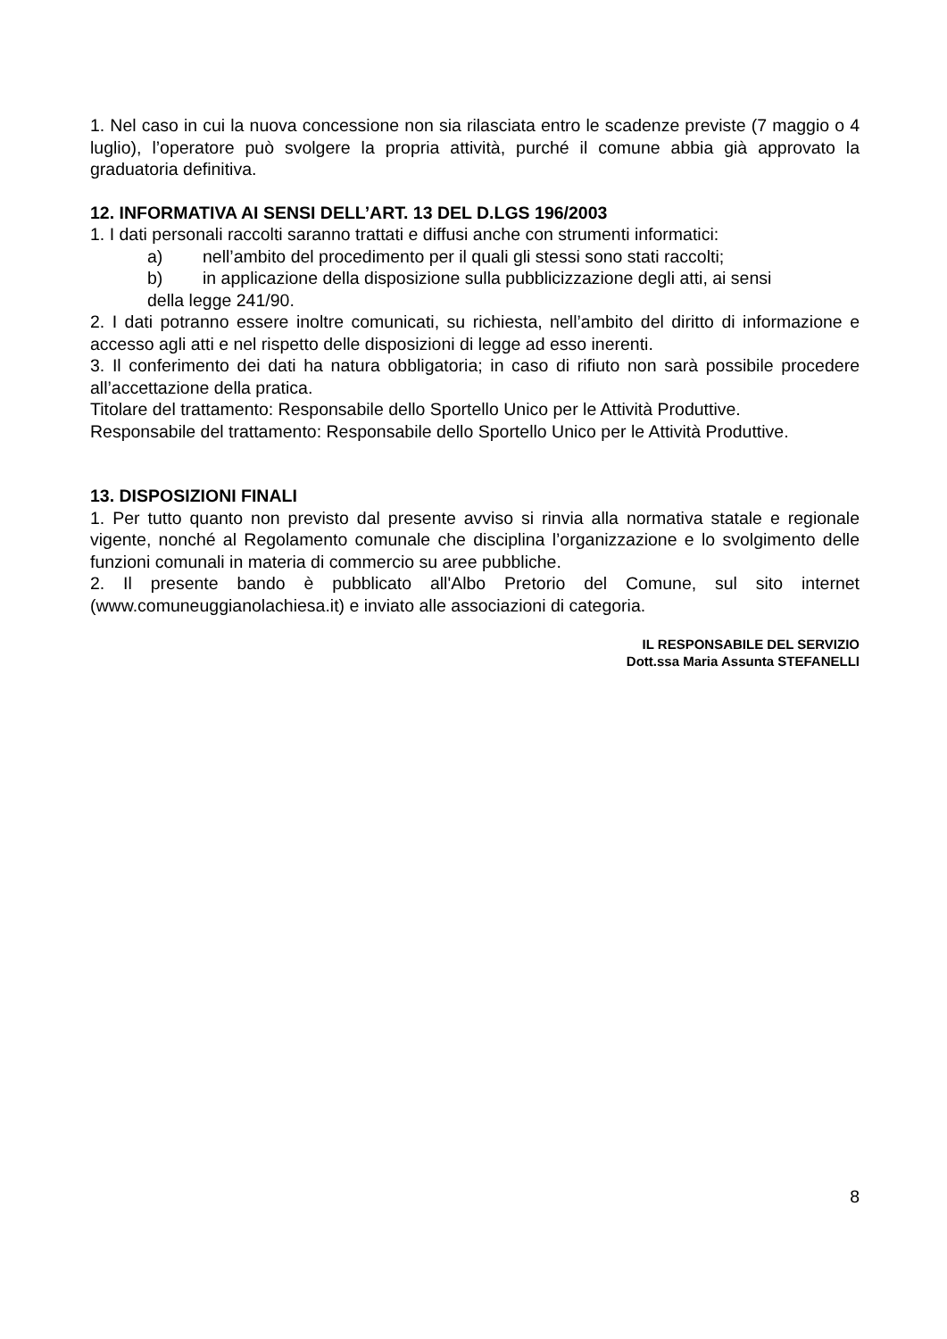1. Nel caso in cui la nuova concessione non sia rilasciata entro le scadenze previste (7 maggio o 4 luglio), l’operatore può svolgere la propria attività, purché il comune abbia già approvato la graduatoria definitiva.
12. INFORMATIVA AI SENSI DELL’ART. 13 DEL D.LGS 196/2003
1. I dati personali raccolti saranno trattati e diffusi anche con strumenti informatici:
a) nell’ambito del procedimento per il quali gli stessi sono stati raccolti;
b) in applicazione della disposizione sulla pubblicizzazione degli atti, ai sensi
della legge 241/90.
2. I dati potranno essere inoltre comunicati, su richiesta, nell’ambito del diritto di informazione e accesso agli atti e nel rispetto delle disposizioni di legge ad esso inerenti.
3. Il conferimento dei dati ha natura obbligatoria; in caso di rifiuto non sarà possibile procedere all’accettazione della pratica.
Titolare del trattamento: Responsabile dello Sportello Unico per le Attività Produttive.
Responsabile del trattamento: Responsabile dello Sportello Unico per le Attività Produttive.
13. DISPOSIZIONI FINALI
1. Per tutto quanto non previsto dal presente avviso si rinvia alla normativa statale e regionale vigente, nonché al Regolamento comunale che disciplina l’organizzazione e lo svolgimento delle funzioni comunali in materia di commercio su aree pubbliche.
2. Il presente bando è pubblicato all'Albo Pretorio del Comune, sul sito internet (www.comuneuggianolachiesa.it) e inviato alle associazioni di categoria.
IL RESPONSABILE DEL SERVIZIO
Dott.ssa Maria Assunta STEFANELLI
8